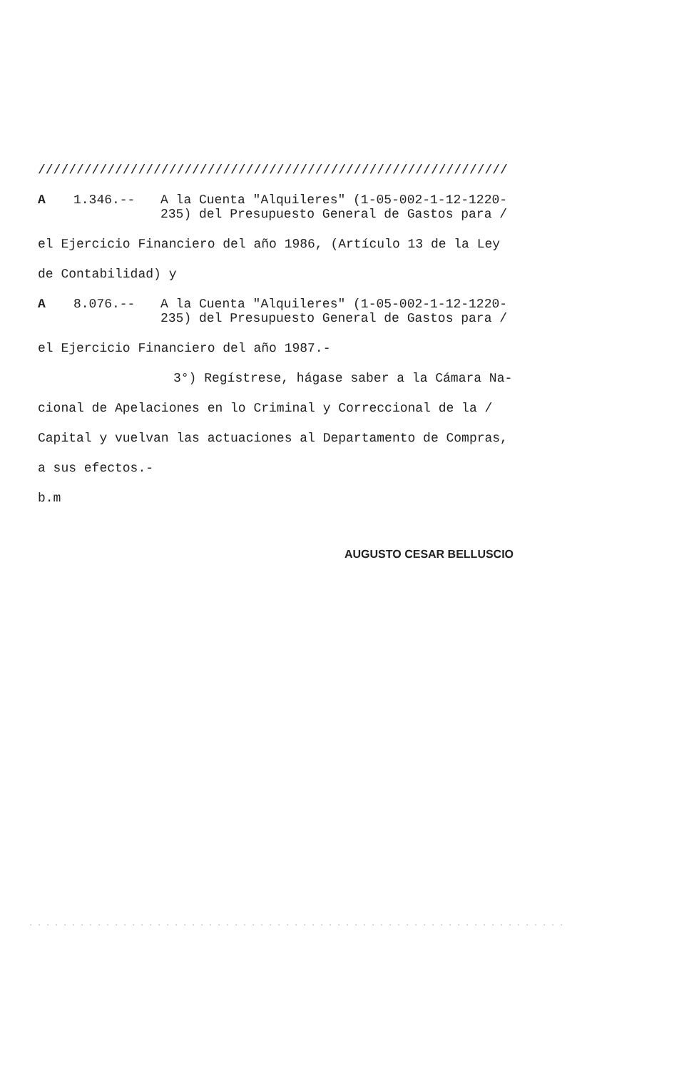/////////////////////////////////////////////////////////////
A 1.346.-- A la Cuenta "Alquileres" (1-05-002-1-12-1220-
235) del Presupuesto General de Gastos para /
el Ejercicio Financiero del año 1986, (Artículo 13 de la Ley
de Contabilidad) y
A 8.076.-- A la Cuenta "Alquileres" (1-05-002-1-12-1220-
235) del Presupuesto General de Gastos para /
el Ejercicio Financiero del año 1987.-
3°) Regístrese, hágase saber a la Cámara Na-
cional de Apelaciones en lo Criminal y Correccional de la /
Capital y vuelvan las actuaciones al Departamento de Compras,
a sus efectos.-
b.m
AUGUSTO CESAR BELLUSCIO
` ` ` ` ` ` ` ` ` ` ` ` ` ` ` ` ` ` ` ` ` ` ` ` ` ` ` ` ` ` ` ` ` ` ` ` ` ` ` ` ` ` ` ` ` ` ` ` ` ` ` ` ` ` ` ` ` ` ` ` ` ` ` ` ` ` ` ` ` ` ` ` ` `